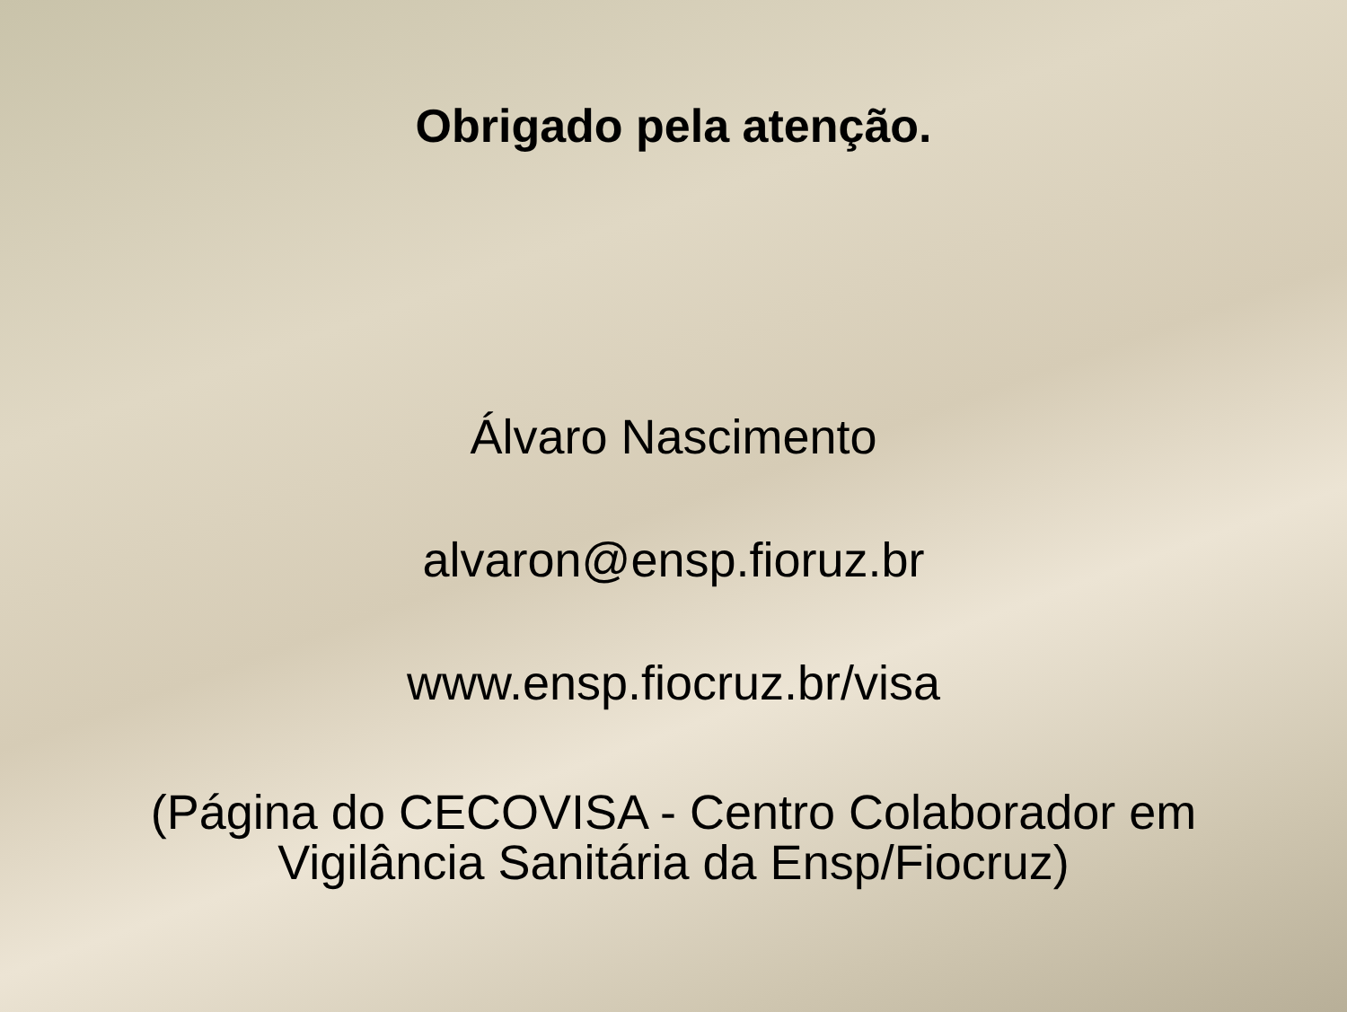Obrigado pela atenção.
Álvaro Nascimento
alvaron@ensp.fioruz.br
www.ensp.fiocruz.br/visa
(Página do CECOVISA - Centro Colaborador em
Vigilância Sanitária da Ensp/Fiocruz)